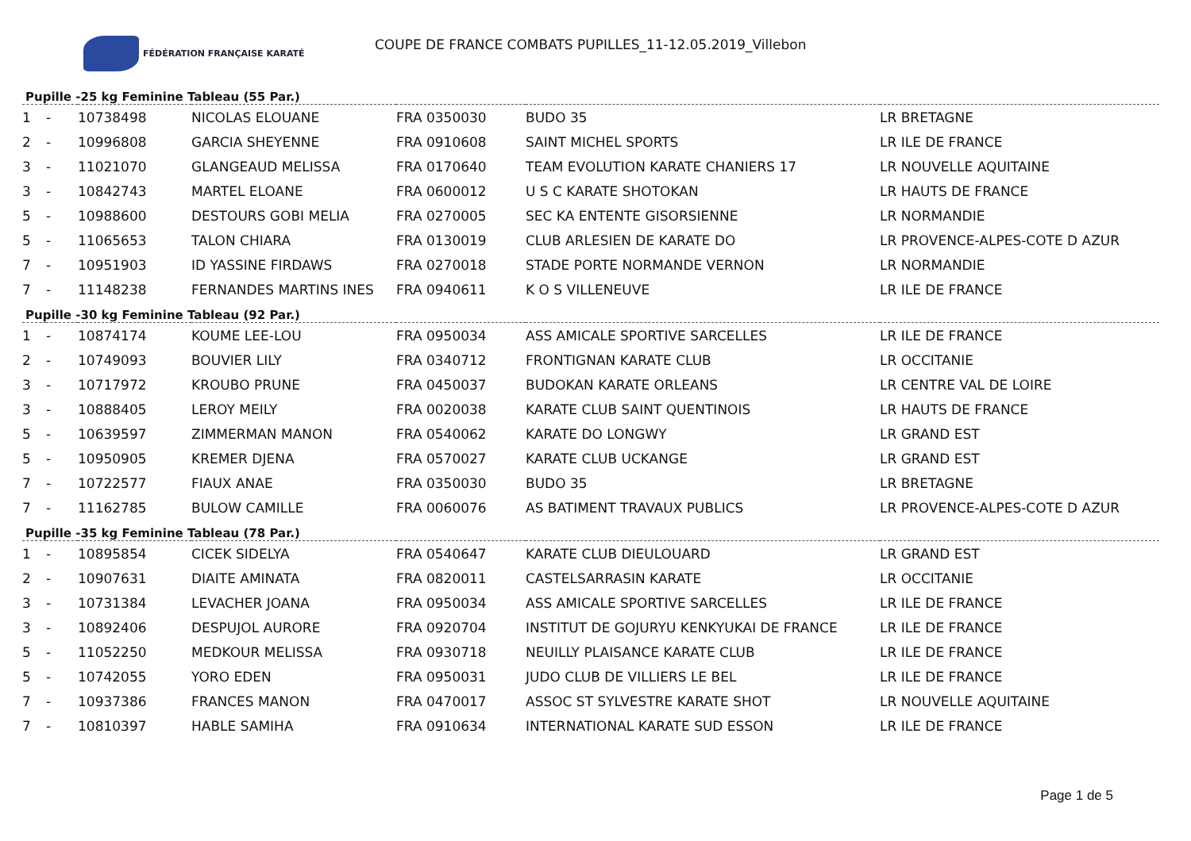FÉDÉRATION FRANÇAISE KARATÉ
COUPE DE FRANCE COMBATS PUPILLES_11-12.05.2019_Villebon
Pupille -25 kg Feminine Tableau (55 Par.)
| 1 | - | 10738498 | NICOLAS ELOUANE | FRA 0350030 | BUDO 35 | LR BRETAGNE |
| 2 | - | 10996808 | GARCIA SHEYENNE | FRA 0910608 | SAINT MICHEL SPORTS | LR ILE DE FRANCE |
| 3 | - | 11021070 | GLANGEAUD MELISSA | FRA 0170640 | TEAM EVOLUTION KARATE CHANIERS 17 | LR NOUVELLE AQUITAINE |
| 3 | - | 10842743 | MARTEL ELOANE | FRA 0600012 | U S C KARATE SHOTOKAN | LR HAUTS DE FRANCE |
| 5 | - | 10988600 | DESTOURS GOBI MELIA | FRA 0270005 | SEC KA ENTENTE GISORSIENNE | LR NORMANDIE |
| 5 | - | 11065653 | TALON CHIARA | FRA 0130019 | CLUB ARLESIEN DE KARATE DO | LR PROVENCE-ALPES-COTE D AZUR |
| 7 | - | 10951903 | ID YASSINE FIRDAWS | FRA 0270018 | STADE PORTE NORMANDE VERNON | LR NORMANDIE |
| 7 | - | 11148238 | FERNANDES MARTINS INES | FRA 0940611 | K O S VILLENEUVE | LR ILE DE FRANCE |
Pupille -30 kg Feminine Tableau (92 Par.)
| 1 | - | 10874174 | KOUME LEE-LOU | FRA 0950034 | ASS AMICALE SPORTIVE SARCELLES | LR ILE DE FRANCE |
| 2 | - | 10749093 | BOUVIER LILY | FRA 0340712 | FRONTIGNAN KARATE CLUB | LR OCCITANIE |
| 3 | - | 10717972 | KROUBO PRUNE | FRA 0450037 | BUDOKAN KARATE ORLEANS | LR CENTRE VAL DE LOIRE |
| 3 | - | 10888405 | LEROY MEILY | FRA 0020038 | KARATE CLUB SAINT QUENTINOIS | LR HAUTS DE FRANCE |
| 5 | - | 10639597 | ZIMMERMAN MANON | FRA 0540062 | KARATE DO LONGWY | LR GRAND EST |
| 5 | - | 10950905 | KREMER DJENA | FRA 0570027 | KARATE CLUB UCKANGE | LR GRAND EST |
| 7 | - | 10722577 | FIAUX ANAE | FRA 0350030 | BUDO 35 | LR BRETAGNE |
| 7 | - | 11162785 | BULOW CAMILLE | FRA 0060076 | AS BATIMENT TRAVAUX PUBLICS | LR PROVENCE-ALPES-COTE D AZUR |
Pupille -35 kg Feminine Tableau (78 Par.)
| 1 | - | 10895854 | CICEK SIDELYA | FRA 0540647 | KARATE CLUB DIEULOUARD | LR GRAND EST |
| 2 | - | 10907631 | DIAITE AMINATA | FRA 0820011 | CASTELSARRASIN KARATE | LR OCCITANIE |
| 3 | - | 10731384 | LEVACHER JOANA | FRA 0950034 | ASS AMICALE SPORTIVE SARCELLES | LR ILE DE FRANCE |
| 3 | - | 10892406 | DESPUJOL AURORE | FRA 0920704 | INSTITUT DE GOJURYU KENKYUKAI DE FRANCE | LR ILE DE FRANCE |
| 5 | - | 11052250 | MEDKOUR MELISSA | FRA 0930718 | NEUILLY PLAISANCE KARATE CLUB | LR ILE DE FRANCE |
| 5 | - | 10742055 | YORO EDEN | FRA 0950031 | JUDO CLUB DE VILLIERS LE BEL | LR ILE DE FRANCE |
| 7 | - | 10937386 | FRANCES MANON | FRA 0470017 | ASSOC ST SYLVESTRE KARATE SHOT | LR NOUVELLE AQUITAINE |
| 7 | - | 10810397 | HABLE SAMIHA | FRA 0910634 | INTERNATIONAL KARATE SUD ESSON | LR ILE DE FRANCE |
Page 1 de 5